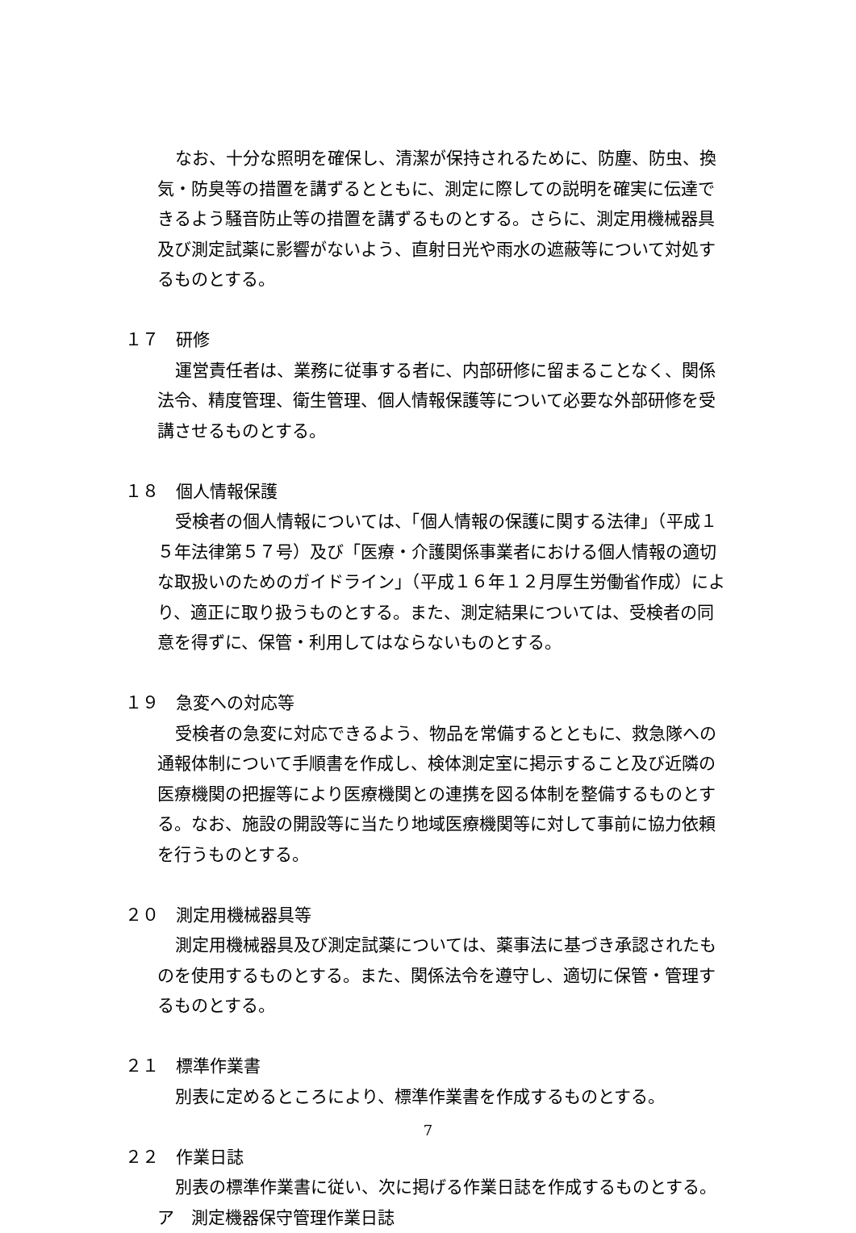なお、十分な照明を確保し、清潔が保持されるために、防塵、防虫、換気・防臭等の措置を講ずるとともに、測定に際しての説明を確実に伝達できるよう騒音防止等の措置を講ずるものとする。さらに、測定用機械器具及び測定試薬に影響がないよう、直射日光や雨水の遮蔽等について対処するものとする。
１７　研修
運営責任者は、業務に従事する者に、内部研修に留まることなく、関係法令、精度管理、衛生管理、個人情報保護等について必要な外部研修を受講させるものとする。
１８　個人情報保護
受検者の個人情報については、「個人情報の保護に関する法律」（平成１５年法律第５７号）及び「医療・介護関係事業者における個人情報の適切な取扱いのためのガイドライン」（平成１６年１２月厚生労働省作成）により、適正に取り扱うものとする。また、測定結果については、受検者の同意を得ずに、保管・利用してはならないものとする。
１９　急変への対応等
受検者の急変に対応できるよう、物品を常備するとともに、救急隊への通報体制について手順書を作成し、検体測定室に掲示すること及び近隣の医療機関の把握等により医療機関との連携を図る体制を整備するものとする。なお、施設の開設等に当たり地域医療機関等に対して事前に協力依頼を行うものとする。
２０　測定用機械器具等
測定用機械器具及び測定試薬については、薬事法に基づき承認されたものを使用するものとする。また、関係法令を遵守し、適切に保管・管理するものとする。
２１　標準作業書
別表に定めるところにより、標準作業書を作成するものとする。
２２　作業日誌
別表の標準作業書に従い、次に掲げる作業日誌を作成するものとする。
ア　測定機器保守管理作業日誌
7